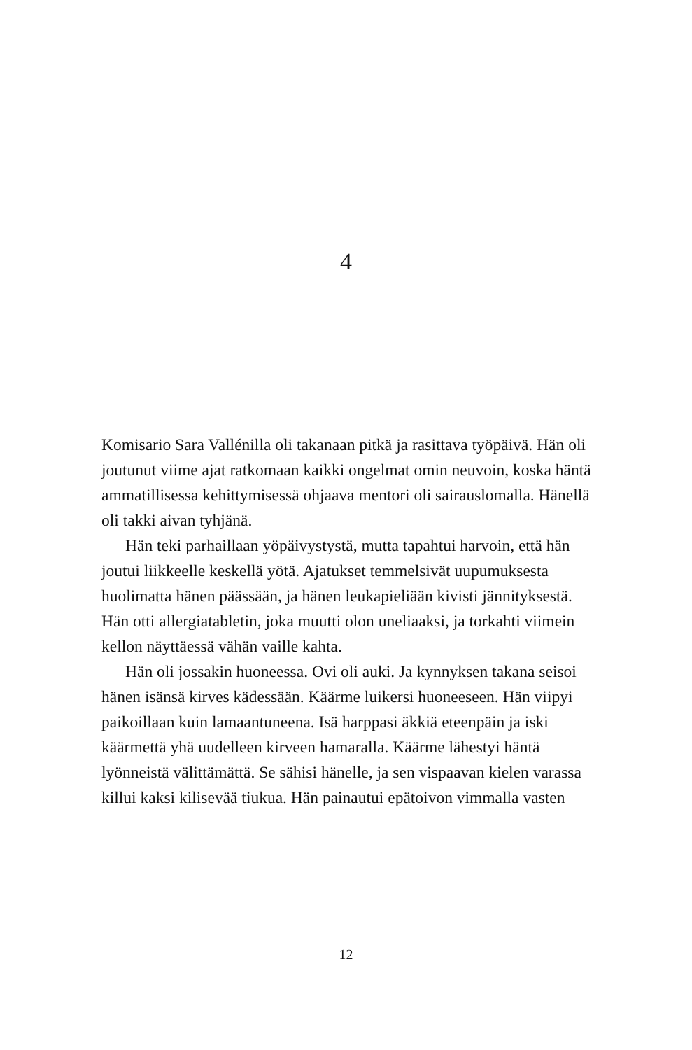4
Komisario Sara Vallénilla oli takanaan pitkä ja rasittava työpäivä. Hän oli joutunut viime ajat ratkomaan kaikki ongelmat omin neuvoin, koska häntä ammatillisessa kehittymisessä ohjaava mentori oli sairauslomalla. Hänellä oli takki aivan tyhjänä.
Hän teki parhaillaan yöpäivystystä, mutta tapahtui harvoin, että hän joutui liikkeelle keskellä yötä. Ajatukset temmelsivät uupumuksesta huolimatta hänen päässään, ja hänen leukapieliään kivisti jännityksestä. Hän otti allergiatabletin, joka muutti olon uneliaaksi, ja torkahti viimein kellon näyttäessä vähän vaille kahta.
Hän oli jossakin huoneessa. Ovi oli auki. Ja kynnyksen takana seisoi hänen isänsä kirves kädessään. Käärme luikersi huoneeseen. Hän viipyi paikoillaan kuin lamaantuneena. Isä harppasi äkkiä eteenpäin ja iski käärmettä yhä uudelleen kirveen hamaralla. Käärme lähestyi häntä lyönneistä välittämättä. Se sähisi hänelle, ja sen vispaavan kielen varassa killui kaksi kilisevää tiukua. Hän painautui epätoivon vimmalla vasten
12